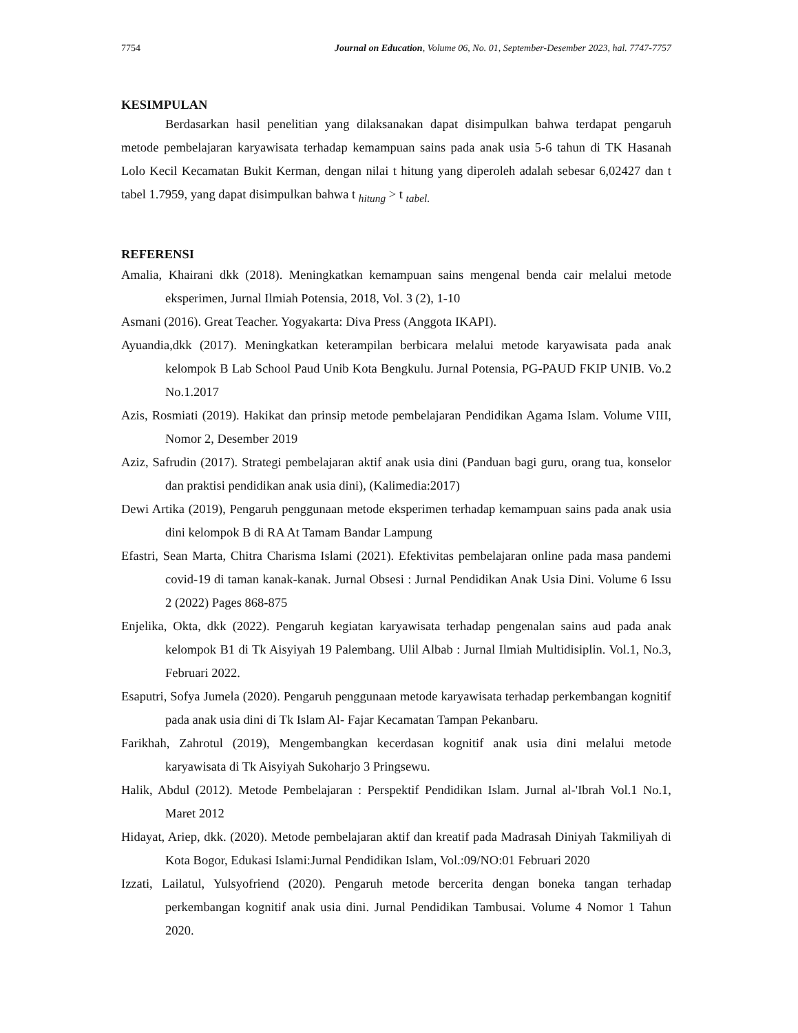7754 Journal on Education, Volume 06, No. 01, September-Desember 2023, hal. 7747-7757
KESIMPULAN
Berdasarkan hasil penelitian yang dilaksanakan dapat disimpulkan bahwa terdapat pengaruh metode pembelajaran karyawisata terhadap kemampuan sains pada anak usia 5-6 tahun di TK Hasanah Lolo Kecil Kecamatan Bukit Kerman, dengan nilai t hitung yang diperoleh adalah sebesar 6,02427 dan t tabel 1.7959, yang dapat disimpulkan bahwa t <sub>hitung</sub> > t <sub>tabel.</sub>
REFERENSI
Amalia, Khairani dkk (2018). Meningkatkan kemampuan sains mengenal benda cair melalui metode eksperimen, Jurnal Ilmiah Potensia, 2018, Vol. 3 (2), 1-10
Asmani (2016). Great Teacher. Yogyakarta: Diva Press (Anggota IKAPI).
Ayuandia,dkk (2017). Meningkatkan keterampilan berbicara melalui metode karyawisata pada anak kelompok B Lab School Paud Unib Kota Bengkulu. Jurnal Potensia, PG-PAUD FKIP UNIB. Vo.2 No.1.2017
Azis, Rosmiati (2019). Hakikat dan prinsip metode pembelajaran Pendidikan Agama Islam. Volume VIII, Nomor 2, Desember 2019
Aziz, Safrudin (2017). Strategi pembelajaran aktif anak usia dini (Panduan bagi guru, orang tua, konselor dan praktisi pendidikan anak usia dini), (Kalimedia:2017)
Dewi Artika (2019), Pengaruh penggunaan metode eksperimen terhadap kemampuan sains pada anak usia dini kelompok B di RA At Tamam Bandar Lampung
Efastri, Sean Marta, Chitra Charisma Islami (2021). Efektivitas pembelajaran online pada masa pandemi covid-19 di taman kanak-kanak. Jurnal Obsesi : Jurnal Pendidikan Anak Usia Dini. Volume 6 Issu 2 (2022) Pages 868-875
Enjelika, Okta, dkk (2022). Pengaruh kegiatan karyawisata terhadap pengenalan sains aud pada anak kelompok B1 di Tk Aisyiyah 19 Palembang. Ulil Albab : Jurnal Ilmiah Multidisiplin. Vol.1, No.3, Februari 2022.
Esaputri, Sofya Jumela (2020). Pengaruh penggunaan metode karyawisata terhadap perkembangan kognitif pada anak usia dini di Tk Islam Al- Fajar Kecamatan Tampan Pekanbaru.
Farikhah, Zahrotul (2019), Mengembangkan kecerdasan kognitif anak usia dini melalui metode karyawisata di Tk Aisyiyah Sukoharjo 3 Pringsewu.
Halik, Abdul (2012). Metode Pembelajaran : Perspektif Pendidikan Islam. Jurnal al-'Ibrah Vol.1 No.1, Maret 2012
Hidayat, Ariep, dkk. (2020). Metode pembelajaran aktif dan kreatif pada Madrasah Diniyah Takmiliyah di Kota Bogor, Edukasi Islami:Jurnal Pendidikan Islam, Vol.:09/NO:01 Februari 2020
Izzati, Lailatul, Yulsyofriend (2020). Pengaruh metode bercerita dengan boneka tangan terhadap perkembangan kognitif anak usia dini. Jurnal Pendidikan Tambusai. Volume 4 Nomor 1 Tahun 2020.